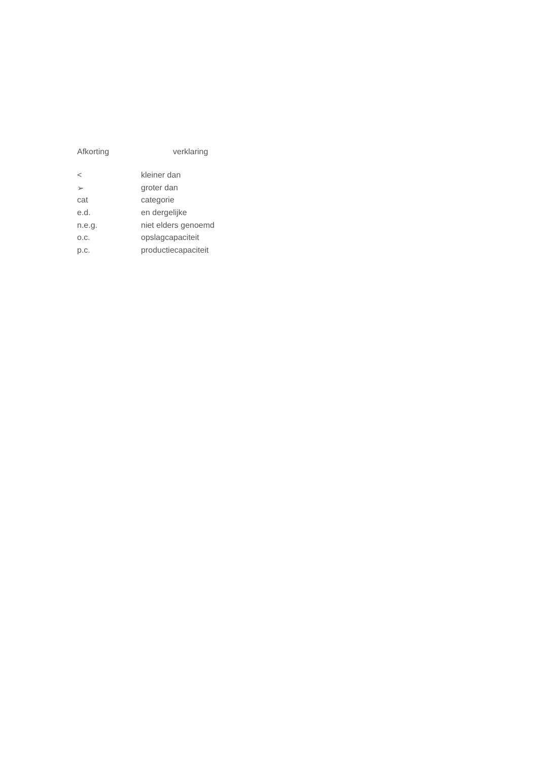Afkorting verklaring
| < | kleiner dan |
| ➢ | groter dan |
| cat | categorie |
| e.d. | en dergelijke |
| n.e.g. | niet elders genoemd |
| o.c. | opslagcapaciteit |
| p.c. | productiecapaciteit |